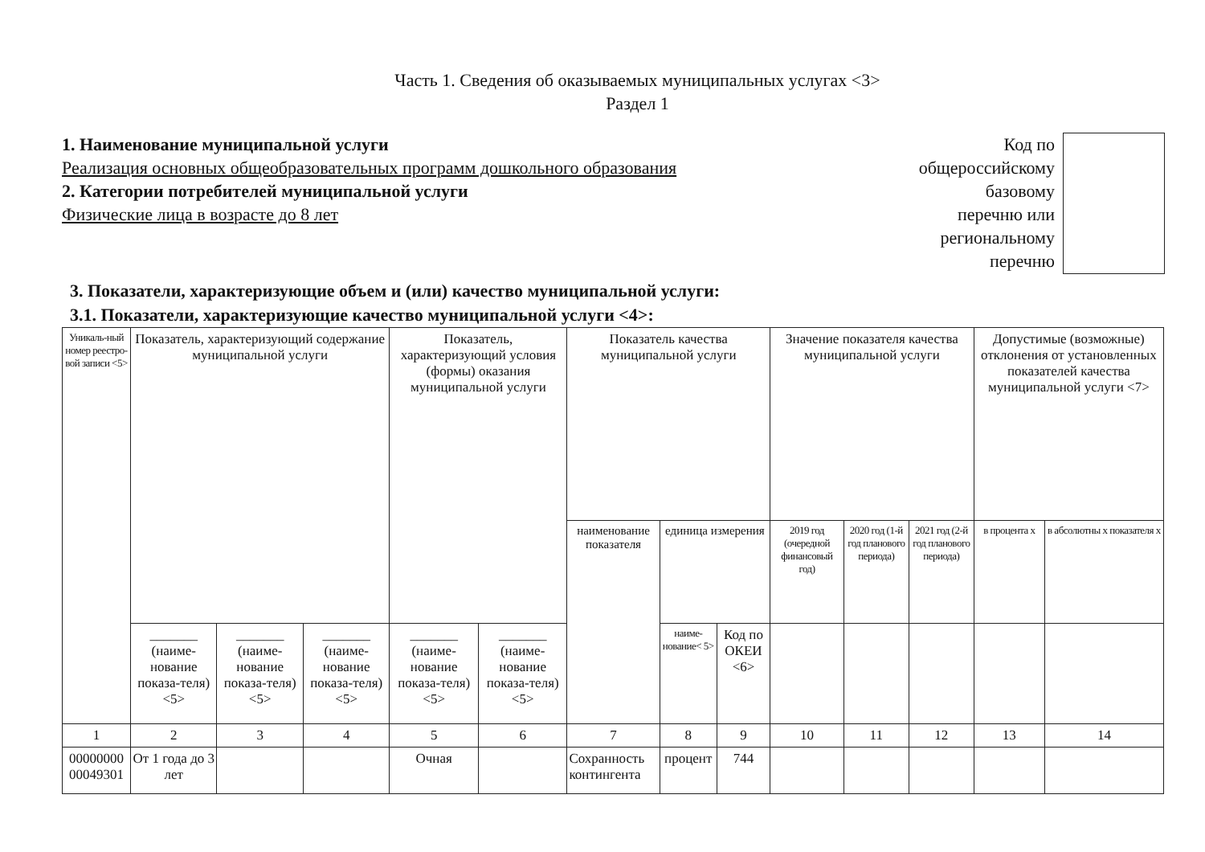Часть 1. Сведения об оказываемых муниципальных услугах <3>
Раздел 1
1. Наименование муниципальной услуги
Реализация основных общеобразовательных программ дошкольного образования
2. Категории потребителей муниципальной услуги
Физические лица в возрасте до 8 лет
Код по
общероссийскому
базовому
перечню или
региональному
перечню
3. Показатели, характеризующие объем и (или) качество муниципальной услуги:
3.1. Показатели, характеризующие качество муниципальной услуги <4>:
| Уникаль-ный номер реестро-вой записи <5> | Показатель, характеризующий содержание муниципальной услуги | | | Показатель, характеризующий условия (формы) оказания муниципальной услуги | | Показатель качества муниципальной услуги | | | Значение показателя качества муниципальной услуги | | | Допустимые (возможные) отклонения от установленных показателей качества муниципальной услуги <7> | |
| --- | --- | --- | --- | --- | --- | --- | --- | --- | --- | --- | --- | --- | --- |
| | | | | | | наименование показателя | единица измерения | | 2019 год (очередной финансовый год) | 2020 год (1-й год планового периода) | 2021 год (2-й год планового периода) | в процента х | в абсолютны х показателя х |
| | _______ (наиме-нование показа-теля) <5> | _______ (наиме-нование показа-теля) <5> | _______ (наиме-нование показа-теля) <5> | _______ (наиме-нование показа-теля) <5> | _______ (наиме-нование показа-теля) <5> | | наиме-нование< 5> | Код по ОКЕИ <6> | | | | | |
| 1 | 2 | 3 | 4 | 5 | 6 | 7 | 8 | 9 | 10 | 11 | 12 | 13 | 14 |
| 00000000 00049301 | От 1 года до 3 лет | | | Очная | | Сохранность контингента | процент | 744 | | | | | |